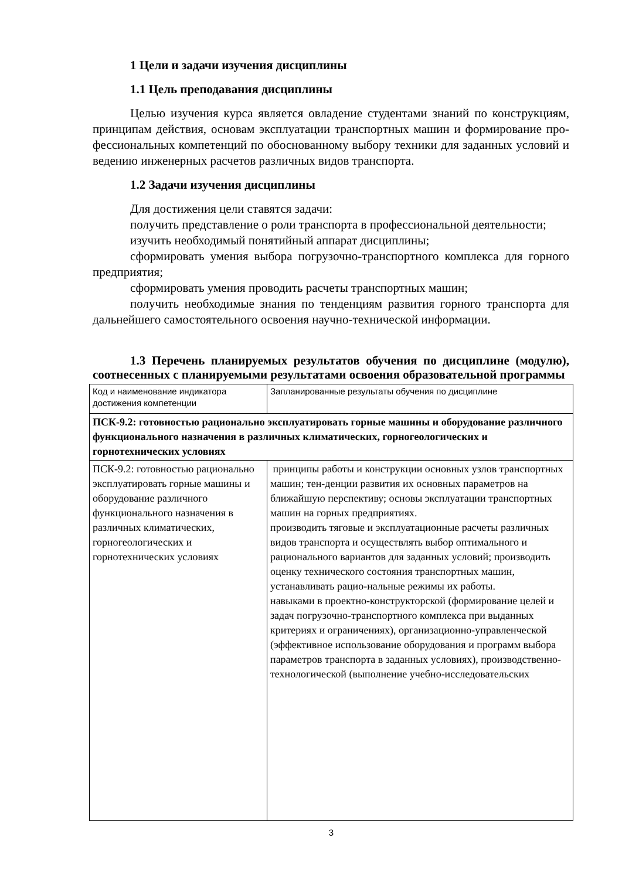1 Цели и задачи изучения дисциплины
1.1 Цель преподавания дисциплины
Целью изучения курса является овладение студентами знаний по конструкциям, принципам действия, основам эксплуатации транспортных машин и формирование про-фессиональных компетенций по обоснованному выбору техники для заданных условий и ведению инженерных расчетов различных видов транспорта.
1.2 Задачи изучения дисциплины
Для достижения цели ставятся задачи:
получить представление о роли транспорта в профессиональной деятельности;
изучить необходимый понятийный аппарат дисциплины;
сформировать умения выбора погрузочно-транспортного комплекса для горного предприятия;
сформировать умения проводить расчеты транспортных машин;
получить необходимые знания по тенденциям развития горного транспорта для дальнейшего самостоятельного освоения научно-технической информации.
1.3 Перечень планируемых результатов обучения по дисциплине (модулю), соотнесенных с планируемыми результатами освоения образовательной программы
| Код и наименование индикатора достижения компетенции | Запланированные результаты обучения по дисциплине |
| ПСК-9.2: готовностью рационально эксплуатировать горные машины и оборудование различного функционального назначения в различных климатических, горногеологических и горнотехнических условиях | |
| ПСК-9.2: готовностью рационально эксплуатировать горные машины и оборудование различного функционального назначения в различных климатических, горногеологических и горнотехнических условиях | принципы работы и конструкции основных узлов транспортных машин; тен-денции развития их основных параметров на ближайшую перспективу; основы эксплуатации транспортных машин на горных предприятиях. производить тяговые и эксплуатационные расчеты различных видов транспорта и осуществлять выбор оптимального и рационального вариантов для заданных условий; производить оценку технического состояния транспортных машин, устанавливать рацио-нальные режимы их работы. навыками в проектно-конструкторской (формирование целей и задач погрузочно-транспортного комплекса при выданных критериях и ограничениях), организационно-управленческой (эффективное использование оборудования и программ выбора параметров транспорта в заданных условиях), производственно-технологической (выполнение учебно-исследовательских |
3